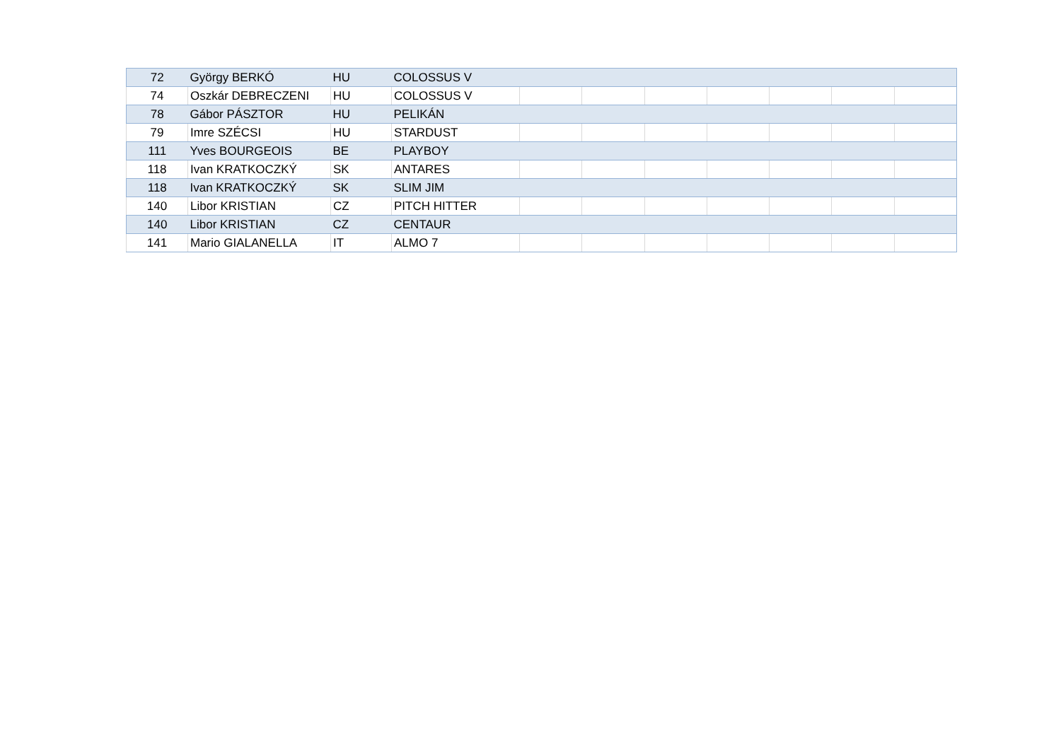| 72 | György BERKÓ | HU | COLOSSUS V | | | | | | | |
| 74 | Oszkár DEBRECZENI | HU | COLOSSUS V | | | | | | | |
| 78 | Gábor PÁSZTOR | HU | PELIKÁN | | | | | | | |
| 79 | Imre SZÉCSI | HU | STARDUST | | | | | | | |
| 111 | Yves BOURGEOIS | BE | PLAYBOY | | | | | | | |
| 118 | Ivan KRATKOCZKÝ | SK | ANTARES | | | | | | | |
| 118 | Ivan KRATKOCZKÝ | SK | SLIM JIM | | | | | | | |
| 140 | Libor KRISTIAN | CZ | PITCH HITTER | | | | | | | |
| 140 | Libor KRISTIAN | CZ | CENTAUR | | | | | | | |
| 141 | Mario GIALANELLA | IT | ALMO 7 | | | | | | | |